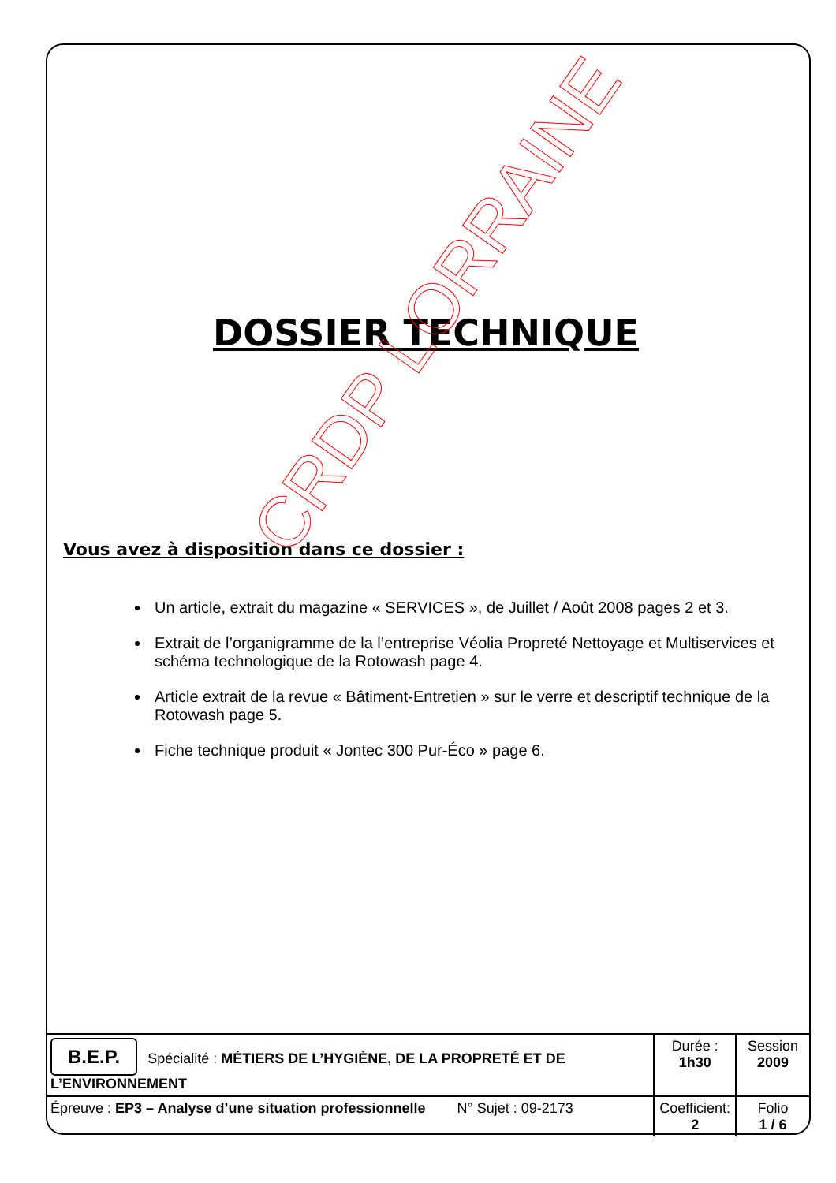DOSSIER TECHNIQUE
Vous avez à disposition dans ce dossier :
Un article, extrait du magazine « SERVICES », de Juillet / Août 2008 pages 2 et 3.
Extrait de l’organigramme de la l’entreprise Véolia Propreté Nettoyage et Multiservices et schéma technologique de la Rotowash page 4.
Article extrait de la revue « Bâtiment-Entretien » sur le verre et descriptif technique de la Rotowash page 5.
Fiche technique produit « Jontec 300 Pur-Éco » page 6.
| B.E.P. Spécialité : MÉTIERS DE L’HYGIÈNE, DE LA PROPRETÉ ET DE L’ENVIRONNEMENT | Durée : 1h30 | Session 2009 |
| Épreuve : EP3 – Analyse d’une situation professionnelle N° Sujet : 09-2173 | Coefficient: 2 | Folio 1 / 6 |
CRDP LORRAINE